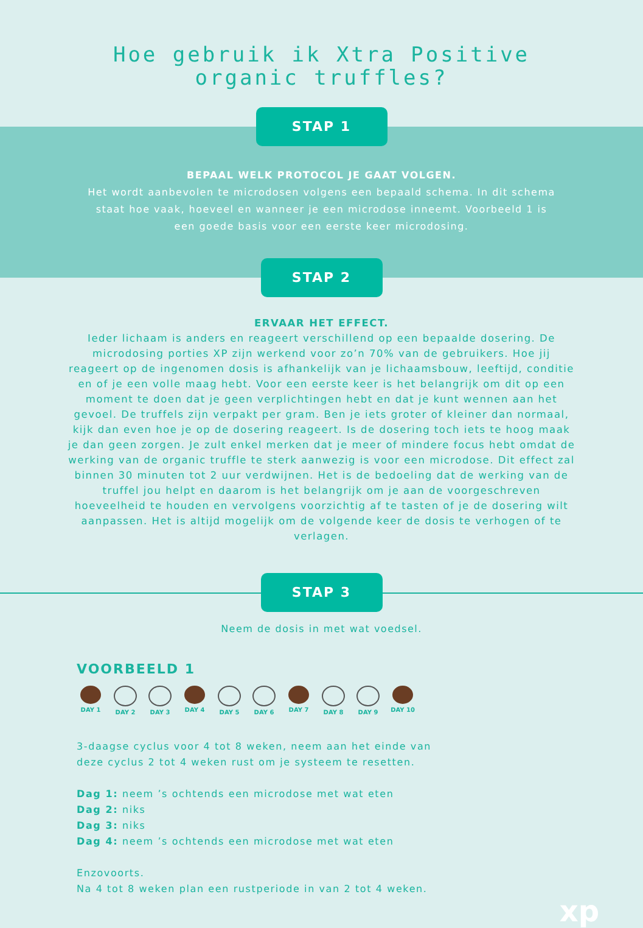Hoe gebruik ik Xtra Positive
organic truffles?
STAP 1
BEPAAL WELK PROTOCOL JE GAAT VOLGEN.
Het wordt aanbevolen te microdosen volgens een bepaald schema. In dit schema staat hoe vaak, hoeveel en wanneer je een microdose inneemt. Voorbeeld 1 is een goede basis voor een eerste keer microdosing.
STAP 2
ERVAAR HET EFFECT.
Ieder lichaam is anders en reageert verschillend op een bepaalde dosering. De microdosing porties XP zijn werkend voor zo’n 70% van de gebruikers. Hoe jij reageert op de ingenomen dosis is afhankelijk van je lichaamsbouw, leeftijd, conditie en of je een volle maag hebt. Voor een eerste keer is het belangrijk om dit op een moment te doen dat je geen verplichtingen hebt en dat je kunt wennen aan het gevoel. De truffels zijn verpakt per gram. Ben je iets groter of kleiner dan normaal, kijk dan even hoe je op de dosering reageert. Is de dosering toch iets te hoog maak je dan geen zorgen. Je zult enkel merken dat je meer of mindere focus hebt omdat de werking van de organic truffle te sterk aanwezig is voor een microdose. Dit effect zal binnen 30 minuten tot 2 uur verdwijnen. Het is de bedoeling dat de werking van de truffel jou helpt en daarom is het belangrijk om je aan de voorgeschreven hoeveelheid te houden en vervolgens voorzichtig af te tasten of je de dosering wilt aanpassen. Het is altijd mogelijk om de volgende keer de dosis te verhogen of te verlagen.
STAP 3
Neem de dosis in met wat voedsel.
VOORBEELD 1
DAY 1 DAY 2 DAY 3 DAY 4 DAY 5 DAY 6 DAY 7 DAY 8 DAY 9 DAY 10
3-daagse cyclus voor 4 tot 8 weken, neem aan het einde van
deze cyclus 2 tot 4 weken rust om je systeem te resetten.
Dag 1: neem ’s ochtends een microdose met wat eten
Dag 2: niks
Dag 3: niks
Dag 4: neem ’s ochtends een microdose met wat eten
Enzovoorts.
Na 4 tot 8 weken plan een rustperiode in van 2 tot 4 weken.
xp